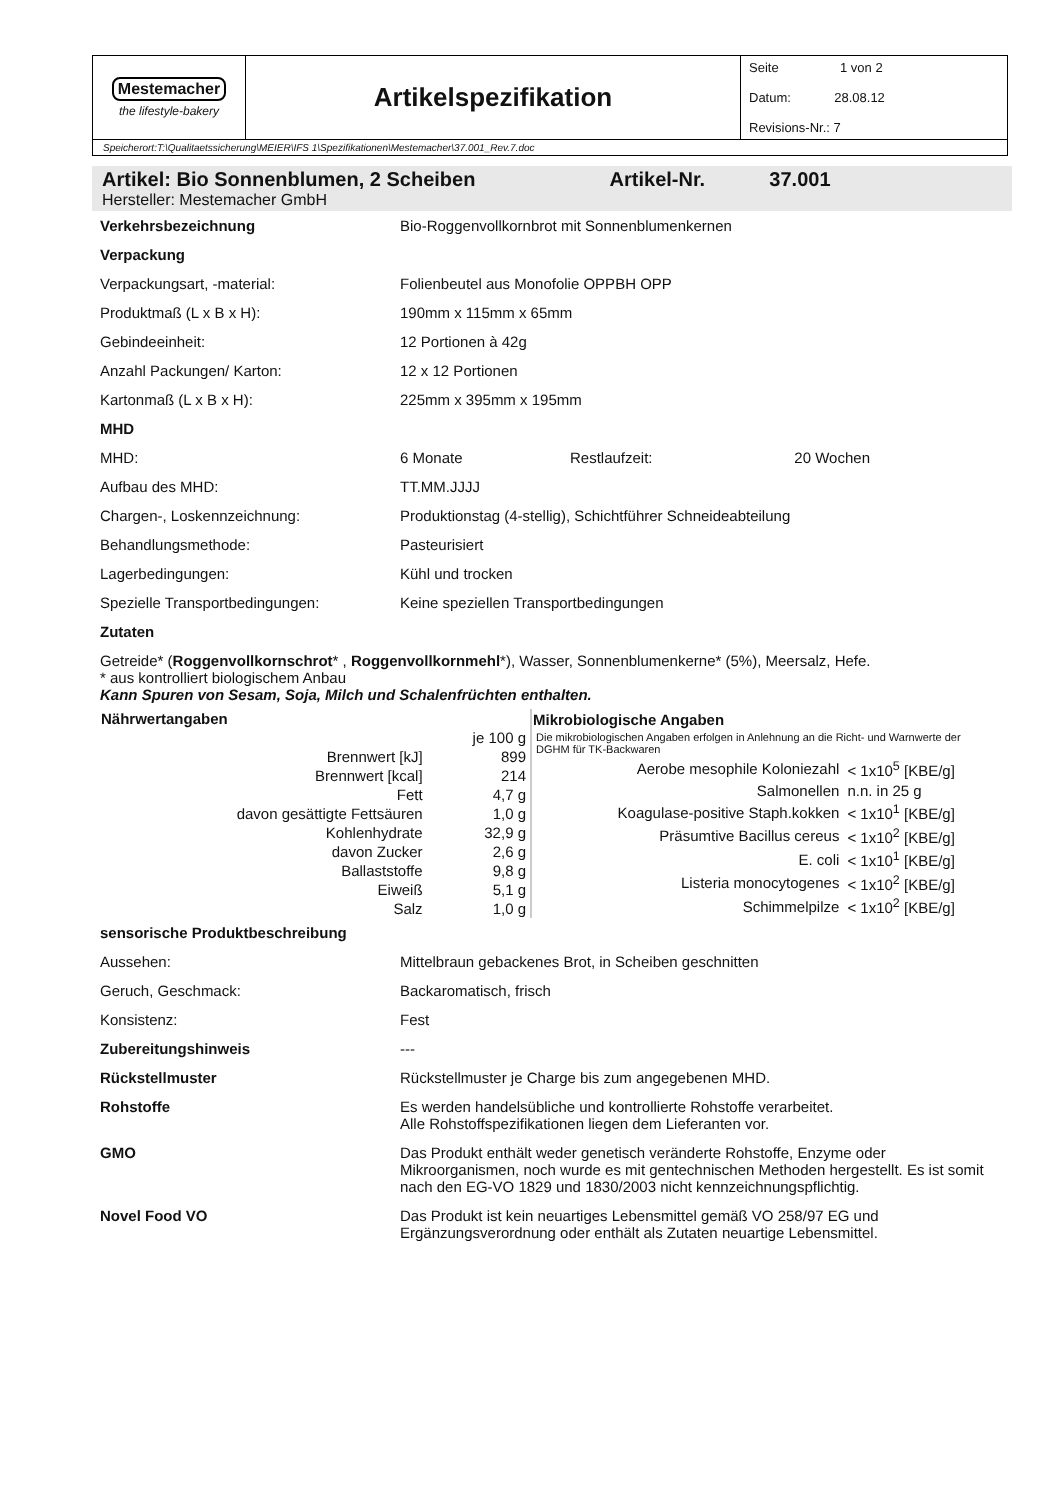| Mestemacher the lifestyle-bakery | Artikelspezifikation | Seite 1 von 2 Datum: 28.08.12 Revisions-Nr.: 7 |
| Speicherort:T:\Qualitaetssicherung\MEIER\IFS 1\Spezifikationen\Mestemacher\37.001_Rev.7.doc | | |
Artikel: Bio Sonnenblumen, 2 Scheiben Artikel-Nr. 37.001
Hersteller: Mestemacher GmbH
| Verkehrsbezeichnung | Bio-Roggenvollkornbrot mit Sonnenblumenkernen | | |
| Verpackung | | | |
| Verpackungsart, -material: | Folienbeutel aus Monofolie OPPBH OPP | | |
| Produktmaß (L x B x H): | 190mm x 115mm x 65mm | | |
| Gebindeeinheit: | 12 Portionen à 42g | | |
| Anzahl Packungen/ Karton: | 12 x 12 Portionen | | |
| Kartonmaß (L x B x H): | 225mm x 395mm x 195mm | | |
| MHD | | | |
| MHD: | 6 Monate | Restlaufzeit: | 20 Wochen |
| Aufbau des MHD: | TT.MM.JJJJ | | |
| Chargen-, Loskennzeichnung: | Produktionstag (4-stellig), Schichtführer Schneideabteilung | | |
| Behandlungsmethode: | Pasteurisiert | | |
| Lagerbedingungen: | Kühl und trocken | | |
| Spezielle Transportbedingungen: | Keine speziellen Transportbedingungen | | |
| Zutaten | | | |
| Getreide* ( Roggenvollkornschrot * , Roggenvollkornmehl *), Wasser, Sonnenblumenkerne* (5%), Meersalz, Hefe. * aus kontrolliert biologischem Anbau Kann Spuren von Sesam, Soja, Milch und Schalenfrüchten enthalten. | | | |
| Nährwertangaben | |
| --- | --- |
| | je 100 g |
| Brennwert [kJ] | 899 |
| Brennwert [kcal] | 214 |
| Fett | 4,7 g |
| davon gesättigte Fettsäuren | 1,0 g |
| Kohlenhydrate | 32,9 g |
| davon Zucker | 2,6 g |
| Ballaststoffe | 9,8 g |
| Eiweiß | 5,1 g |
| Salz | 1,0 g |
| Mikrobiologische Angaben | |
| --- | --- |
| Die mikrobiologischen Angaben erfolgen in Anlehnung an die Richt- und Warnwerte der DGHM für TK-Backwaren | |
| Aerobe mesophile Koloniezahl | < 1x10<sup>5</sup> [KBE/g] |
| Salmonellen | n.n. in 25 g |
| Koagulase-positive Staph.kokken | < 1x10<sup>1</sup> [KBE/g] |
| Präsumtive Bacillus cereus | < 1x10<sup>2</sup> [KBE/g] |
| E. coli | < 1x10<sup>1</sup> [KBE/g] |
| Listeria monocytogenes | < 1x10<sup>2</sup> [KBE/g] |
| Schimmelpilze | < 1x10<sup>2</sup> [KBE/g] |
| sensorische Produktbeschreibung | |
| Aussehen: | Mittelbraun gebackenes Brot, in Scheiben geschnitten |
| Geruch, Geschmack: | Backaromatisch, frisch |
| Konsistenz: | Fest |
| Zubereitungshinweis | --- |
| Rückstellmuster | Rückstellmuster je Charge bis zum angegebenen MHD. |
| Rohstoffe | Es werden handelsübliche und kontrollierte Rohstoffe verarbeitet. Alle Rohstoffspezifikationen liegen dem Lieferanten vor. |
| GMO | Das Produkt enthält weder genetisch veränderte Rohstoffe, Enzyme oder Mikroorganismen, noch wurde es mit gentechnischen Methoden hergestellt. Es ist somit nach den EG-VO 1829 und 1830/2003 nicht kennzeichnungspflichtig. |
| Novel Food VO | Das Produkt ist kein neuartiges Lebensmittel gemäß VO 258/97 EG und Ergänzungsverordnung oder enthält als Zutaten neuartige Lebensmittel. |